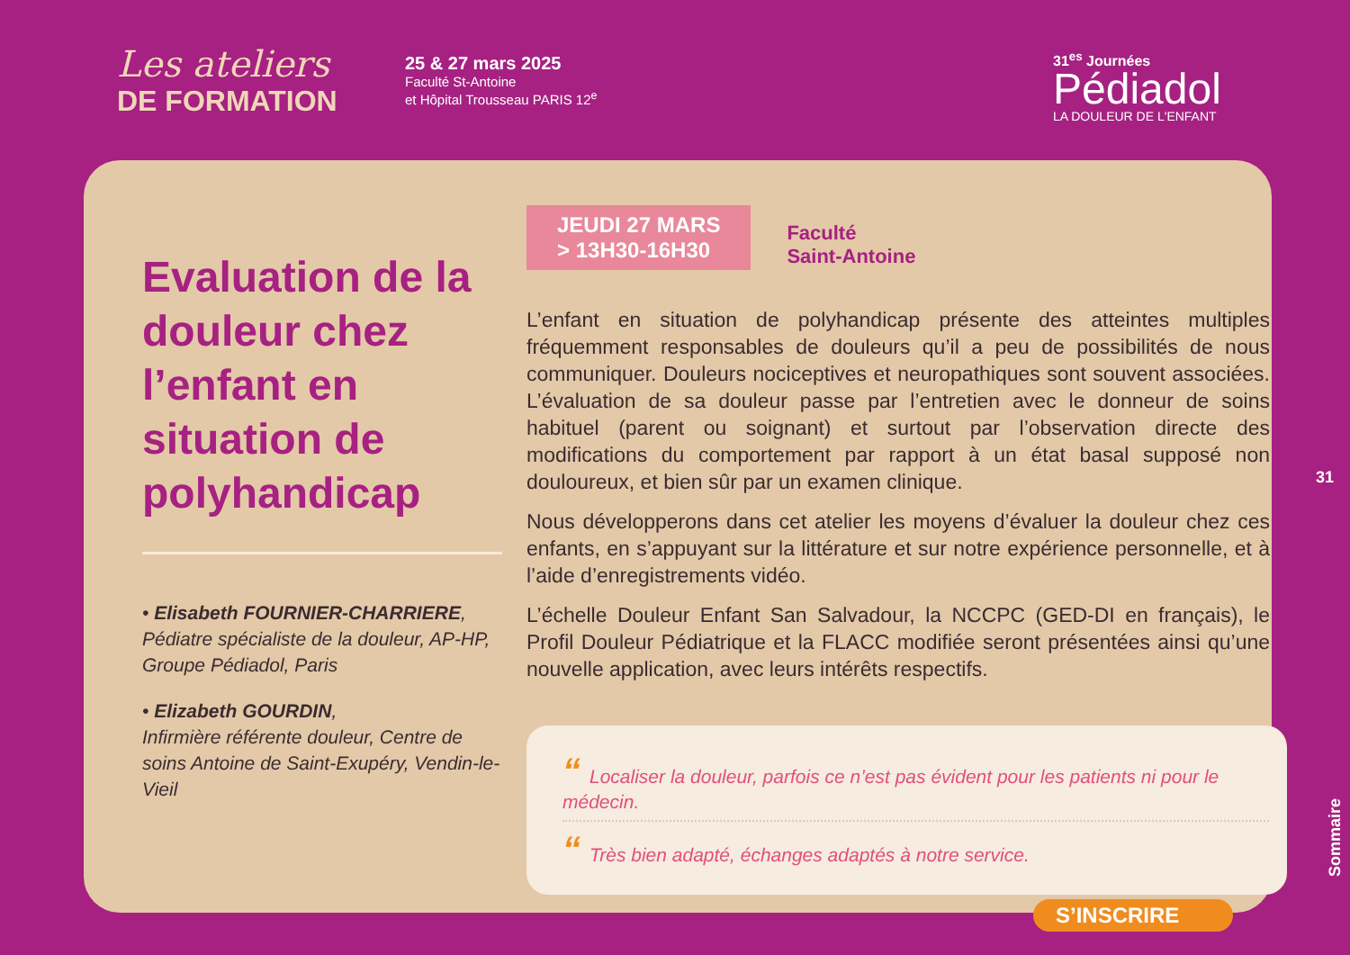Les ateliers
DE FORMATION
25 & 27 mars 2025
Faculté St-Antoine
et Hôpital Trousseau PARIS 12<sup>e</sup>
31<sup>es</sup> Journées
Pédiadol
LA DOULEUR DE L'ENFANT
Evaluation de la douleur chez l’enfant en situation de polyhandicap
• Elisabeth FOURNIER-CHARRIERE,
Pédiatre spécialiste de la douleur, AP-HP, Groupe Pédiadol, Paris
• Elizabeth GOURDIN,
Infirmière référente douleur, Centre de soins Antoine de Saint-Exupéry, Vendin-le-Vieil
JEUDI 27 MARS
> 13H30-16H30
Faculté
Saint-Antoine
L’enfant en situation de polyhandicap présente des atteintes multiples fréquemment responsables de douleurs qu’il a peu de possibilités de nous communiquer. Douleurs nociceptives et neuropathiques sont souvent associées. L’évaluation de sa douleur passe par l’entretien avec le donneur de soins habituel (parent ou soignant) et surtout par l’observation directe des modifications du comportement par rapport à un état basal supposé non douloureux, et bien sûr par un examen clinique.
Nous développerons dans cet atelier les moyens d’évaluer la douleur chez ces enfants, en s’appuyant sur la littérature et sur notre expérience personnelle, et à l’aide d’enregistrements vidéo.
L’échelle Douleur Enfant San Salvadour, la NCCPC (GED-DI en français), le Profil Douleur Pédiatrique et la FLACC modifiée seront présentées ainsi qu’une nouvelle application, avec leurs intérêts respectifs.
“Localiser la douleur, parfois ce n’est pas évident pour les patients ni pour le médecin.
“Très bien adapté, échanges adaptés à notre service.
S’INSCRIRE
31
Sommaire